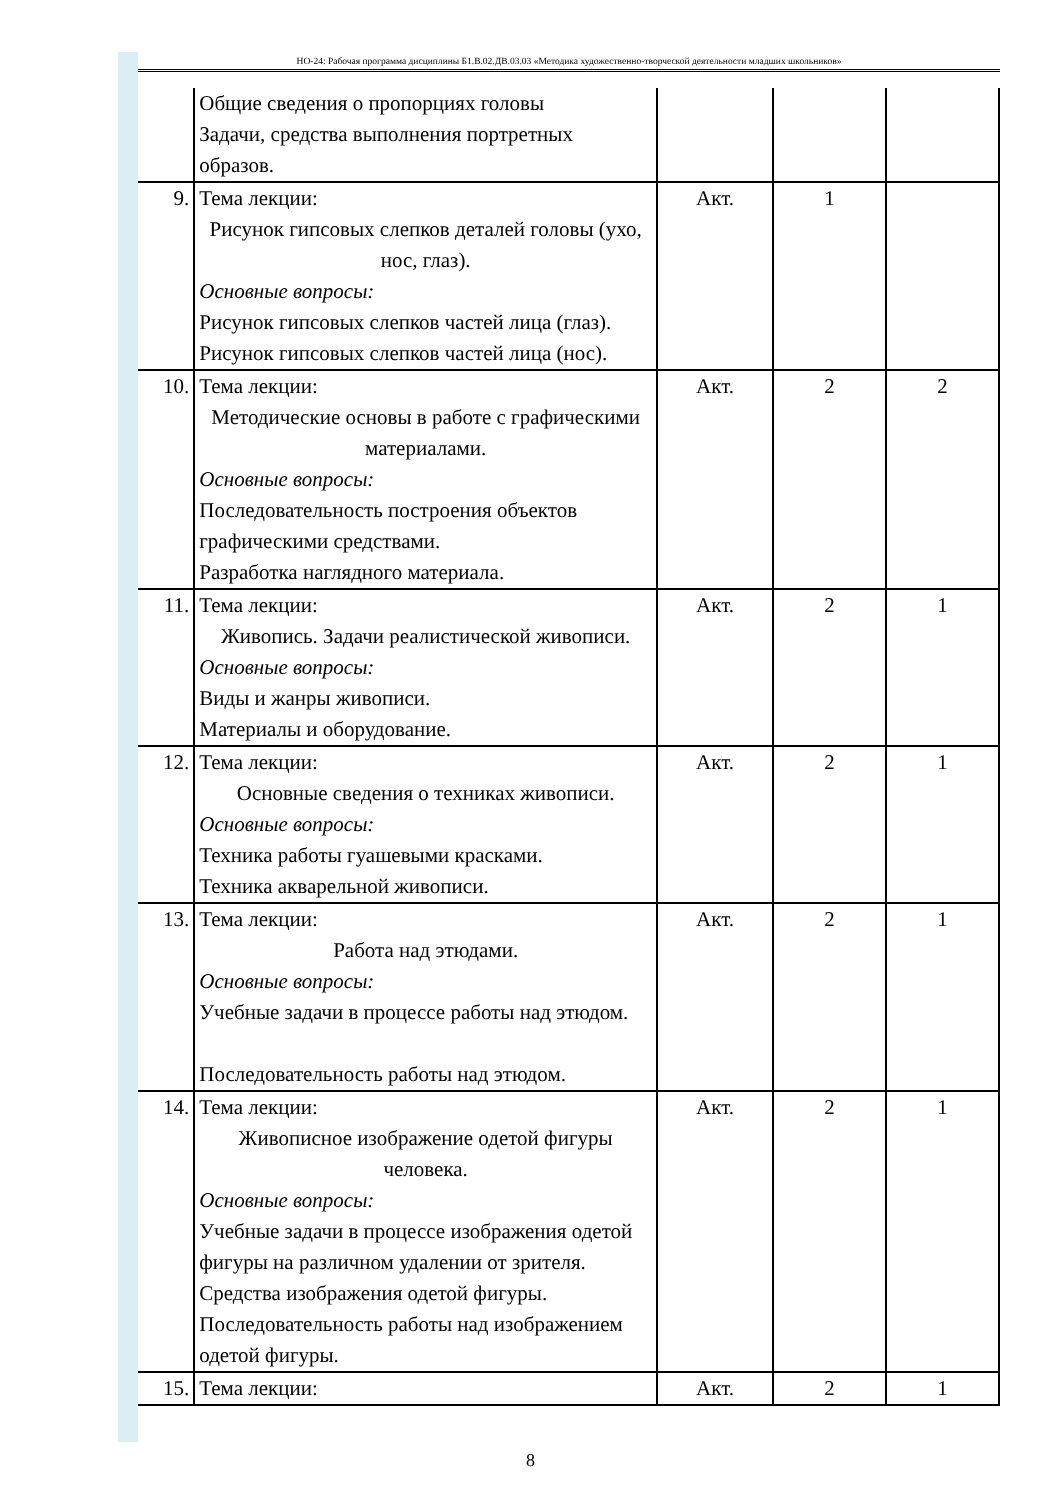НО-24: Рабочая программа дисциплины Б1.В.02.ДВ.03.03 «Методика художественно-творческой деятельности младших школьников»
| | Общие сведения о пропорциях головы Задачи, средства выполнения портретных образов. | | | |
| 9. | Тема лекции: Рисунок гипсовых слепков деталей головы (ухо, нос, глаз). Основные вопросы: Рисунок гипсовых слепков частей лица (глаз). Рисунок гипсовых слепков частей лица (нос). | Акт. | 1 | |
| 10. | Тема лекции: Методические основы в работе с графическими материалами. Основные вопросы: Последовательность построения объектов графическими средствами. Разработка наглядного материала. | Акт. | 2 | 2 |
| 11. | Тема лекции: Живопись. Задачи реалистической живописи. Основные вопросы: Виды и жанры живописи. Материалы и оборудование. | Акт. | 2 | 1 |
| 12. | Тема лекции: Основные сведения о техниках живописи. Основные вопросы: Техника работы гуашевыми красками. Техника акварельной живописи. | Акт. | 2 | 1 |
| 13. | Тема лекции: Работа над этюдами. Основные вопросы: Учебные задачи в процессе работы над этюдом. Последовательность работы над этюдом. | Акт. | 2 | 1 |
| 14. | Тема лекции: Живописное изображение одетой фигуры человека. Основные вопросы: Учебные задачи в процессе изображения одетой фигуры на различном удалении от зрителя. Средства изображения одетой фигуры. Последовательность работы над изображением одетой фигуры. | Акт. | 2 | 1 |
| 15. | Тема лекции: | Акт. | 2 | 1 |
8